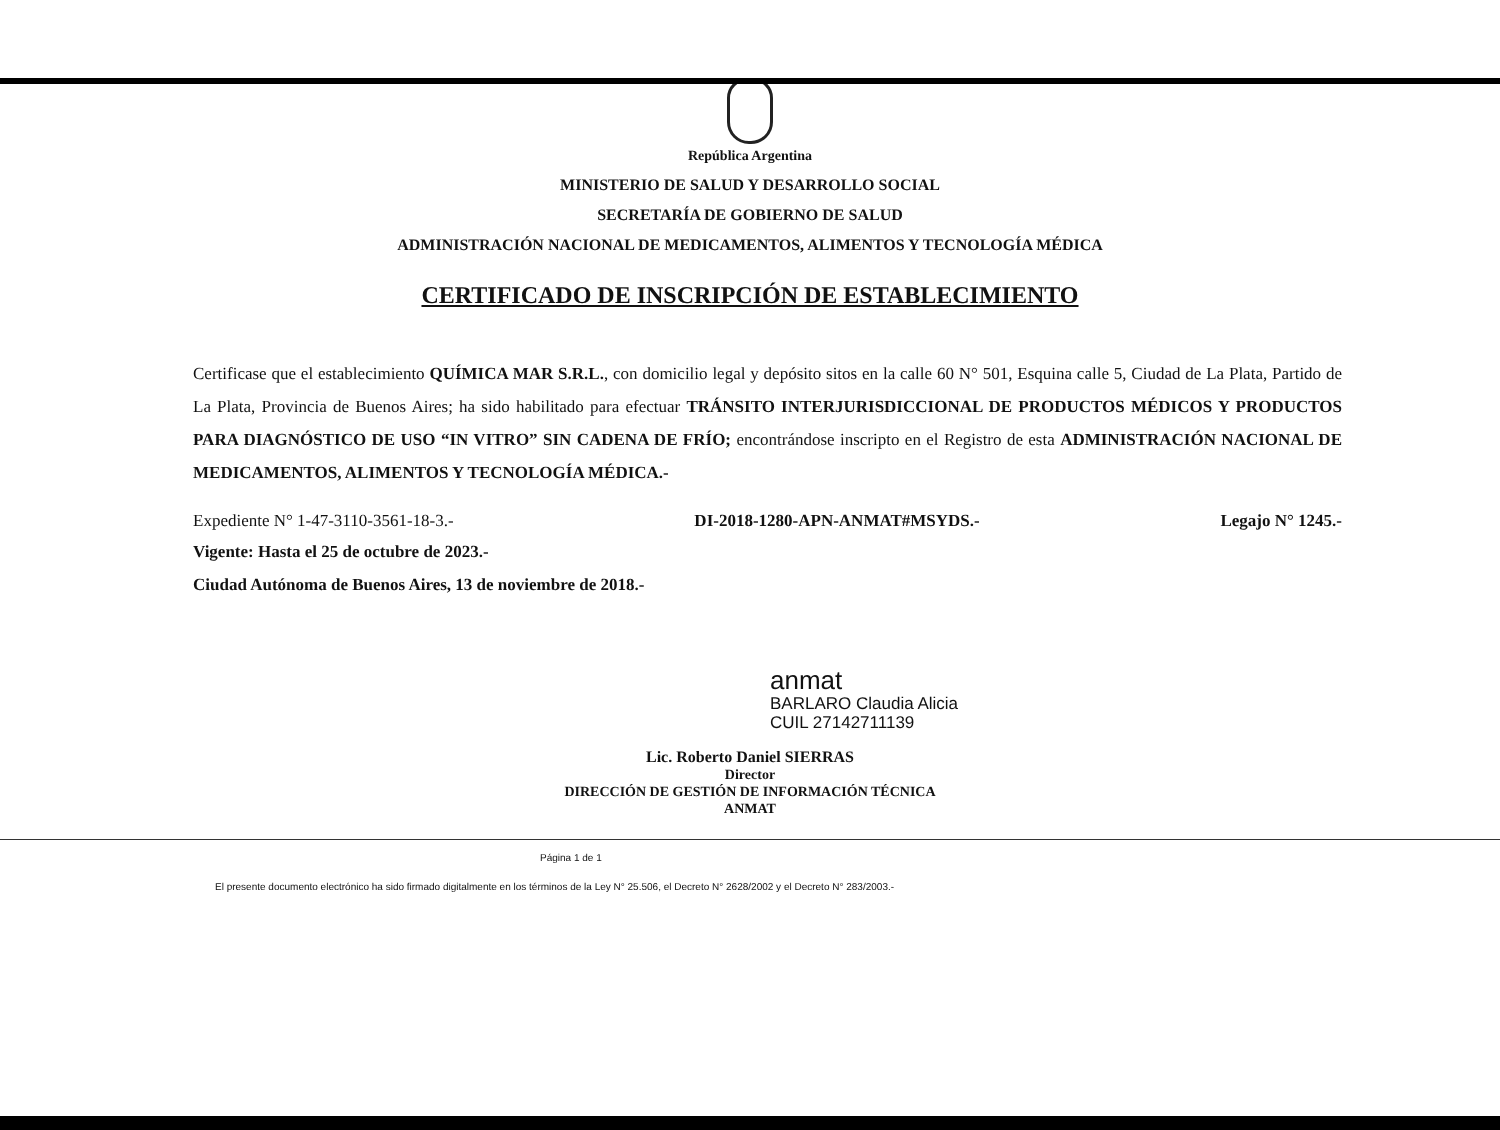República Argentina
MINISTERIO DE SALUD Y DESARROLLO SOCIAL
SECRETARÍA DE GOBIERNO DE SALUD
ADMINISTRACIÓN NACIONAL DE MEDICAMENTOS, ALIMENTOS Y TECNOLOGÍA MÉDICA
CERTIFICADO DE INSCRIPCIÓN DE ESTABLECIMIENTO
Certificase que el establecimiento QUÍMICA MAR S.R.L., con domicilio legal y depósito sitos en la calle 60 N° 501, Esquina calle 5, Ciudad de La Plata, Partido de La Plata, Provincia de Buenos Aires; ha sido habilitado para efectuar TRÁNSITO INTERJURISDICCIONAL DE PRODUCTOS MÉDICOS Y PRODUCTOS PARA DIAGNÓSTICO DE USO “IN VITRO” SIN CADENA DE FRÍO; encontrándose inscripto en el Registro de esta ADMINISTRACIÓN NACIONAL DE MEDICAMENTOS, ALIMENTOS Y TECNOLOGÍA MÉDICA.-
Expediente N° 1-47-3110-3561-18-3.- DI-2018-1280-APN-ANMAT#MSYDS.- Legajo N° 1245.-
Vigente: Hasta el 25 de octubre de 2023.-
Ciudad Autónoma de Buenos Aires, 13 de noviembre de 2018.-
anmat
BARLARO Claudia Alicia
CUIL 27142711139
Lic. Roberto Daniel SIERRAS
Director
DIRECCIÓN DE GESTIÓN DE INFORMACIÓN TÉCNICA
ANMAT
Página 1 de 1
El presente documento electrónico ha sido firmado digitalmente en los términos de la Ley N° 25.506, el Decreto N° 2628/2002 y el Decreto N° 283/2003.-